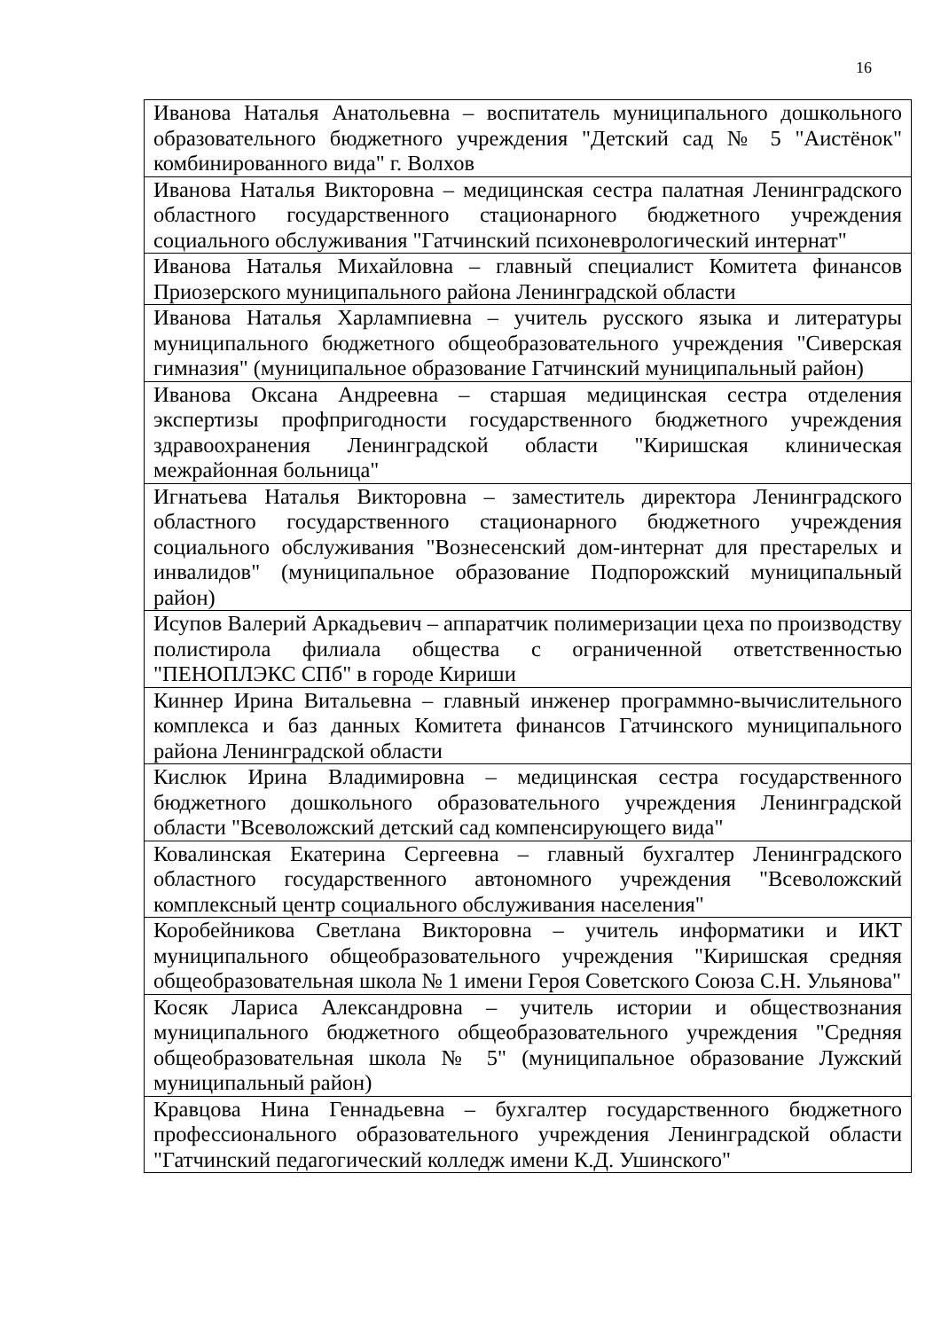16
| Иванова Наталья Анатольевна – воспитатель муниципального дошкольного образовательного бюджетного учреждения "Детский сад № 5 "Аистёнок" комбинированного вида" г. Волхов |
| Иванова Наталья Викторовна – медицинская сестра палатная Ленинградского областного государственного стационарного бюджетного учреждения социального обслуживания "Гатчинский психоневрологический интернат" |
| Иванова Наталья Михайловна – главный специалист Комитета финансов Приозерского муниципального района Ленинградской области |
| Иванова Наталья Харлампиевна – учитель русского языка и литературы муниципального бюджетного общеобразовательного учреждения "Сиверская гимназия" (муниципальное образование Гатчинский муниципальный район) |
| Иванова Оксана Андреевна – старшая медицинская сестра отделения экспертизы профпригодности государственного бюджетного учреждения здравоохранения Ленинградской области "Киришская клиническая межрайонная больница" |
| Игнатьева Наталья Викторовна – заместитель директора Ленинградского областного государственного стационарного бюджетного учреждения социального обслуживания "Вознесенский дом-интернат для престарелых и инвалидов" (муниципальное образование Подпорожский муниципальный район) |
| Исупов Валерий Аркадьевич – аппаратчик полимеризации цеха по производству полистирола филиала общества с ограниченной ответственностью "ПЕНОПЛЭКС СПб" в городе Кириши |
| Киннер Ирина Витальевна – главный инженер программно-вычислительного комплекса и баз данных Комитета финансов Гатчинского муниципального района Ленинградской области |
| Кислюк Ирина Владимировна – медицинская сестра государственного бюджетного дошкольного образовательного учреждения Ленинградской области "Всеволожский детский сад компенсирующего вида" |
| Ковалинская Екатерина Сергеевна – главный бухгалтер Ленинградского областного государственного автономного учреждения "Всеволожский комплексный центр социального обслуживания населения" |
| Коробейникова Светлана Викторовна – учитель информатики и ИКТ муниципального общеобразовательного учреждения "Киришская средняя общеобразовательная школа № 1 имени Героя Советского Союза С.Н. Ульянова" |
| Косяк Лариса Александровна – учитель истории и обществознания муниципального бюджетного общеобразовательного учреждения "Средняя общеобразовательная школа № 5" (муниципальное образование Лужский муниципальный район) |
| Кравцова Нина Геннадьевна – бухгалтер государственного бюджетного профессионального образовательного учреждения Ленинградской области "Гатчинский педагогический колледж имени К.Д. Ушинского" |